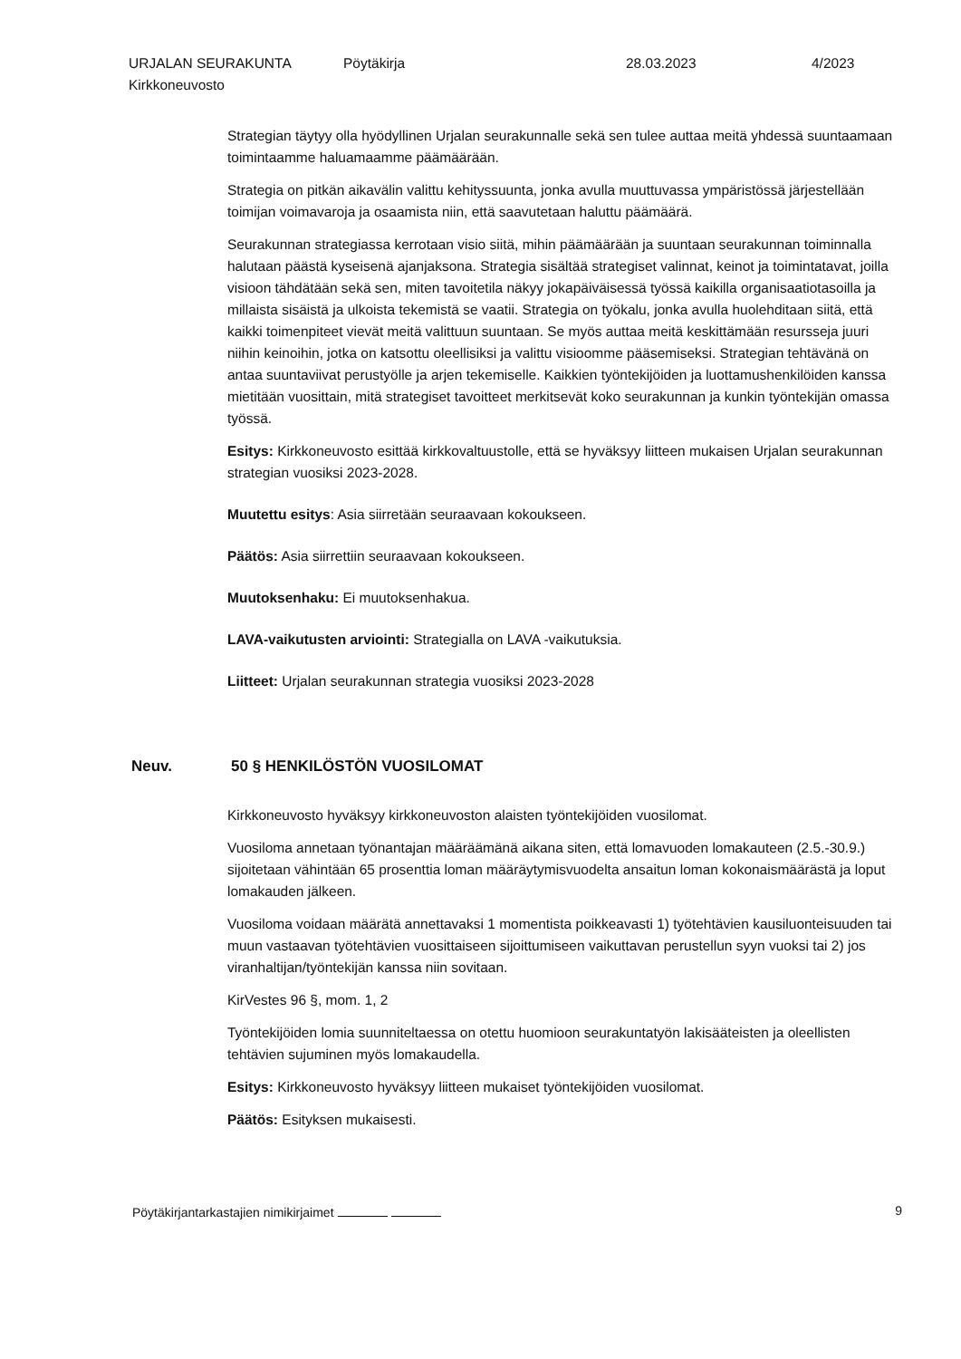URJALAN SEURAKUNTA
Kirkkoneuvosto
Pöytäkirja 28.03.2023 4/2023
Strategian täytyy olla hyödyllinen Urjalan seurakunnalle sekä sen tulee auttaa meitä yhdessä suuntaamaan toimintaamme haluamaamme päämäärään.
Strategia on pitkän aikavälin valittu kehityssuunta, jonka avulla muuttuvassa ympäristössä järjestellään toimijan voimavaroja ja osaamista niin, että saavutetaan haluttu päämäärä.
Seurakunnan strategiassa kerrotaan visio siitä, mihin päämäärään ja suuntaan seurakunnan toiminnalla halutaan päästä kyseisenä ajanjaksona. Strategia sisältää strategiset valinnat, keinot ja toimintatavat, joilla visioon tähdätään sekä sen, miten tavoitetila näkyy jokapäiväisessä työssä kaikilla organisaatiotasoilla ja millaista sisäistä ja ulkoista tekemistä se vaatii. Strategia on työkalu, jonka avulla huolehditaan siitä, että kaikki toimenpiteet vievät meitä valittuun suuntaan. Se myös auttaa meitä keskittämään resursseja juuri niihin keinoihin, jotka on katsottu oleellisiksi ja valittu visioomme pääsemiseksi. Strategian tehtävänä on antaa suuntaviivat perustyölle ja arjen tekemiselle. Kaikkien työntekijöiden ja luottamushenkilöiden kanssa mietitään vuosittain, mitä strategiset tavoitteet merkitsevät koko seurakunnan ja kunkin työntekijän omassa työssä.
Esitys: Kirkkoneuvosto esittää kirkkovaltuustolle, että se hyväksyy liitteen mukaisen Urjalan seurakunnan strategian vuosiksi 2023-2028.
Muutettu esitys: Asia siirretään seuraavaan kokoukseen.
Päätös: Asia siirrettiin seuraavaan kokoukseen.
Muutoksenhaku: Ei muutoksenhakua.
LAVA-vaikutusten arviointi: Strategialla on LAVA -vaikutuksia.
Liitteet: Urjalan seurakunnan strategia vuosiksi 2023-2028
Neuv. 50 § HENKILÖSTÖN VUOSILOMAT
Kirkkoneuvosto hyväksyy kirkkoneuvoston alaisten työntekijöiden vuosilomat.
Vuosiloma annetaan työnantajan määräämänä aikana siten, että lomavuoden lomakauteen (2.5.-30.9.) sijoitetaan vähintään 65 prosenttia loman määräytymisvuodelta ansaitun loman kokonaismäärästä ja loput lomakauden jälkeen.
Vuosiloma voidaan määrätä annettavaksi 1 momentista poikkeavasti 1) työtehtävien kausiluonteisuuden tai muun vastaavan työtehtävien vuosittaiseen sijoittumiseen vaikuttavan perustellun syyn vuoksi tai 2) jos viranhaltijan/työntekijän kanssa niin sovitaan.
KirVestes 96 §, mom. 1, 2
Työntekijöiden lomia suunniteltaessa on otettu huomioon seurakuntatyön lakisääteisten ja oleellisten tehtävien sujuminen myös lomakaudella.
Esitys: Kirkkoneuvosto hyväksyy liitteen mukaiset työntekijöiden vuosilomat.
Päätös: Esityksen mukaisesti.
Pöytäkirjantarkastajien nimikirjaimet 9